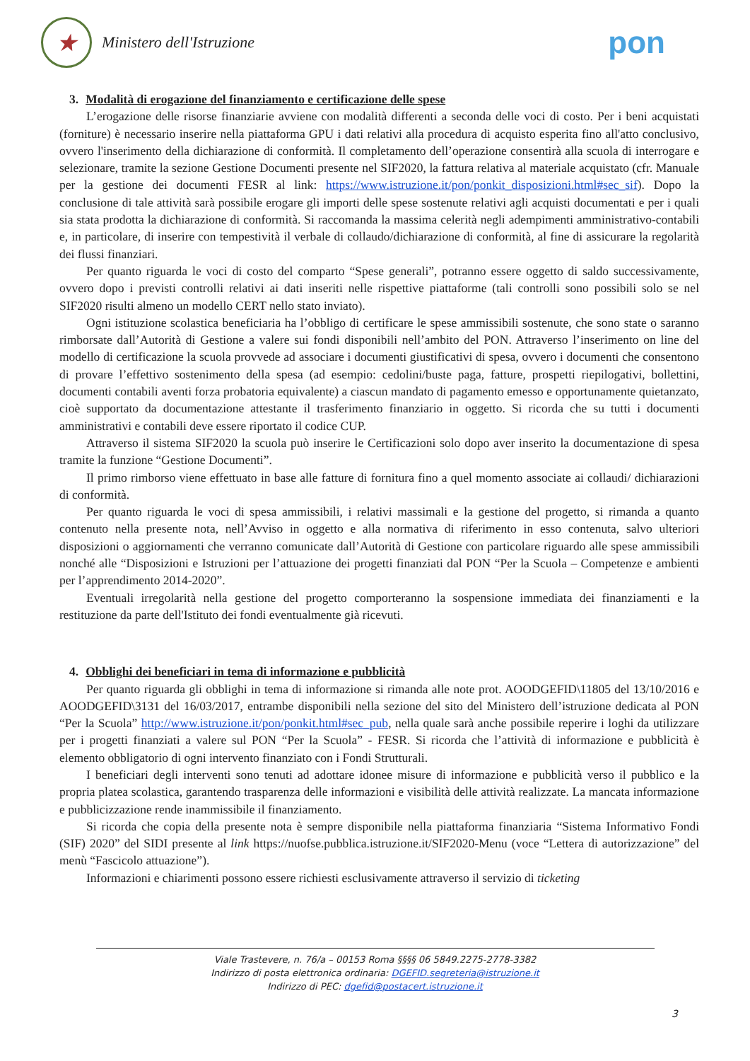★
Ministero dell'Istruzione
pon
3. Modalità di erogazione del finanziamento e certificazione delle spese
L’erogazione delle risorse finanziarie avviene con modalità differenti a seconda delle voci di costo. Per i beni acquistati (forniture) è necessario inserire nella piattaforma GPU i dati relativi alla procedura di acquisto esperita fino all'atto conclusivo, ovvero l'inserimento della dichiarazione di conformità. Il completamento dell’operazione consentirà alla scuola di interrogare e selezionare, tramite la sezione Gestione Documenti presente nel SIF2020, la fattura relativa al materiale acquistato (cfr. Manuale per la gestione dei documenti FESR al link: https://www.istruzione.it/pon/ponkit_disposizioni.html#sec_sif). Dopo la conclusione di tale attività sarà possibile erogare gli importi delle spese sostenute relativi agli acquisti documentati e per i quali sia stata prodotta la dichiarazione di conformità. Si raccomanda la massima celerità negli adempimenti amministrativo-contabili e, in particolare, di inserire con tempestività il verbale di collaudo/dichiarazione di conformità, al fine di assicurare la regolarità dei flussi finanziari.
Per quanto riguarda le voci di costo del comparto “Spese generali”, potranno essere oggetto di saldo successivamente, ovvero dopo i previsti controlli relativi ai dati inseriti nelle rispettive piattaforme (tali controlli sono possibili solo se nel SIF2020 risulti almeno un modello CERT nello stato inviato).
Ogni istituzione scolastica beneficiaria ha l’obbligo di certificare le spese ammissibili sostenute, che sono state o saranno rimborsate dall’Autorità di Gestione a valere sui fondi disponibili nell’ambito del PON. Attraverso l’inserimento on line del modello di certificazione la scuola provvede ad associare i documenti giustificativi di spesa, ovvero i documenti che consentono di provare l’effettivo sostenimento della spesa (ad esempio: cedolini/buste paga, fatture, prospetti riepilogativi, bollettini, documenti contabili aventi forza probatoria equivalente) a ciascun mandato di pagamento emesso e opportunamente quietanzato, cioè supportato da documentazione attestante il trasferimento finanziario in oggetto. Si ricorda che su tutti i documenti amministrativi e contabili deve essere riportato il codice CUP.
Attraverso il sistema SIF2020 la scuola può inserire le Certificazioni solo dopo aver inserito la documentazione di spesa tramite la funzione “Gestione Documenti”.
Il primo rimborso viene effettuato in base alle fatture di fornitura fino a quel momento associate ai collaudi/ dichiarazioni di conformità.
Per quanto riguarda le voci di spesa ammissibili, i relativi massimali e la gestione del progetto, si rimanda a quanto contenuto nella presente nota, nell’Avviso in oggetto e alla normativa di riferimento in esso contenuta, salvo ulteriori disposizioni o aggiornamenti che verranno comunicate dall’Autorità di Gestione con particolare riguardo alle spese ammissibili nonché alle “Disposizioni e Istruzioni per l’attuazione dei progetti finanziati dal PON “Per la Scuola – Competenze e ambienti per l’apprendimento 2014-2020”.
Eventuali irregolarità nella gestione del progetto comporteranno la sospensione immediata dei finanziamenti e la restituzione da parte dell'Istituto dei fondi eventualmente già ricevuti.
4. Obblighi dei beneficiari in tema di informazione e pubblicità
Per quanto riguarda gli obblighi in tema di informazione si rimanda alle note prot. AOODGEFID\11805 del 13/10/2016 e AOODGEFID\3131 del 16/03/2017, entrambe disponibili nella sezione del sito del Ministero dell’istruzione dedicata al PON “Per la Scuola” http://www.istruzione.it/pon/ponkit.html#sec_pub, nella quale sarà anche possibile reperire i loghi da utilizzare per i progetti finanziati a valere sul PON “Per la Scuola” - FESR. Si ricorda che l’attività di informazione e pubblicità è elemento obbligatorio di ogni intervento finanziato con i Fondi Strutturali.
I beneficiari degli interventi sono tenuti ad adottare idonee misure di informazione e pubblicità verso il pubblico e la propria platea scolastica, garantendo trasparenza delle informazioni e visibilità delle attività realizzate. La mancata informazione e pubblicizzazione rende inammissibile il finanziamento.
Si ricorda che copia della presente nota è sempre disponibile nella piattaforma finanziaria “Sistema Informativo Fondi (SIF) 2020” del SIDI presente al link https://nuofse.pubblica.istruzione.it/SIF2020-Menu (voce “Lettera di autorizzazione” del menù “Fascicolo attuazione”).
Informazioni e chiarimenti possono essere richiesti esclusivamente attraverso il servizio di ticketing
Viale Trastevere, n. 76/a – 00153 Roma §§§§ 06 5849.2275-2778-3382
Indirizzo di posta elettronica ordinaria: DGEFID.segreteria@istruzione.it
Indirizzo di PEC: dgefid@postacert.istruzione.it
3